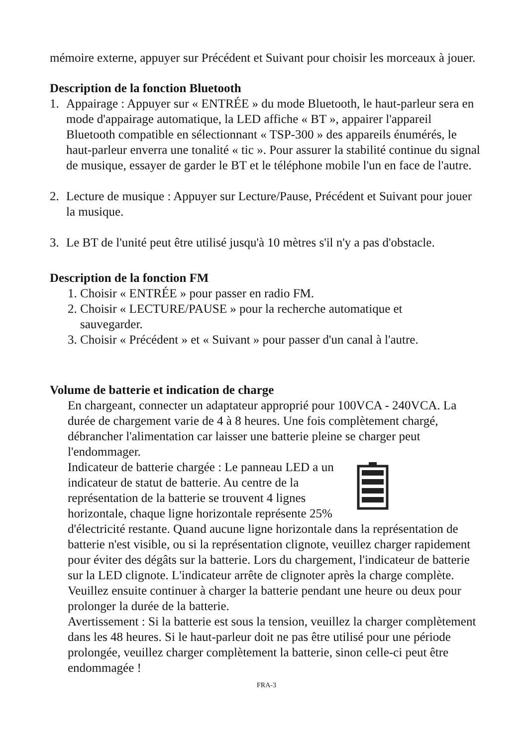mémoire externe, appuyer sur Précédent et Suivant pour choisir les morceaux à jouer.
Description de la fonction Bluetooth
1. Appairage : Appuyer sur « ENTRÉE » du mode Bluetooth, le haut-parleur sera en mode d'appairage automatique, la LED affiche « BT », appairer l'appareil Bluetooth compatible en sélectionnant « TSP-300 » des appareils énumérés, le haut-parleur enverra une tonalité « tic ». Pour assurer la stabilité continue du signal de musique, essayer de garder le BT et le téléphone mobile l'un en face de l'autre.
2. Lecture de musique : Appuyer sur Lecture/Pause, Précédent et Suivant pour jouer la musique.
3. Le BT de l'unité peut être utilisé jusqu'à 10 mètres s'il n'y a pas d'obstacle.
Description de la fonction FM
1. Choisir « ENTRÉE » pour passer en radio FM.
2. Choisir « LECTURE/PAUSE » pour la recherche automatique et
sauvegarder.
3. Choisir « Précédent » et « Suivant » pour passer d'un canal à l'autre.
Volume de batterie et indication de charge
En chargeant, connecter un adaptateur approprié pour 100VCA - 240VCA. La durée de chargement varie de 4 à 8 heures. Une fois complètement chargé, débrancher l'alimentation car laisser une batterie pleine se charger peut l'endommager.
Indicateur de batterie chargée : Le panneau LED a un indicateur de statut de batterie. Au centre de la représentation de la batterie se trouvent 4 lignes horizontale, chaque ligne horizontale représente 25% d'électricité restante. Quand aucune ligne horizontale dans la représentation de batterie n'est visible, ou si la représentation clignote, veuillez charger rapidement pour éviter des dégâts sur la batterie. Lors du chargement, l'indicateur de batterie sur la LED clignote. L'indicateur arrête de clignoter après la charge complète. Veuillez ensuite continuer à charger la batterie pendant une heure ou deux pour prolonger la durée de la batterie.
Avertissement : Si la batterie est sous la tension, veuillez la charger complètement dans les 48 heures. Si le haut-parleur doit ne pas être utilisé pour une période prolongée, veuillez charger complètement la batterie, sinon celle-ci peut être endommagée !
FRA-3